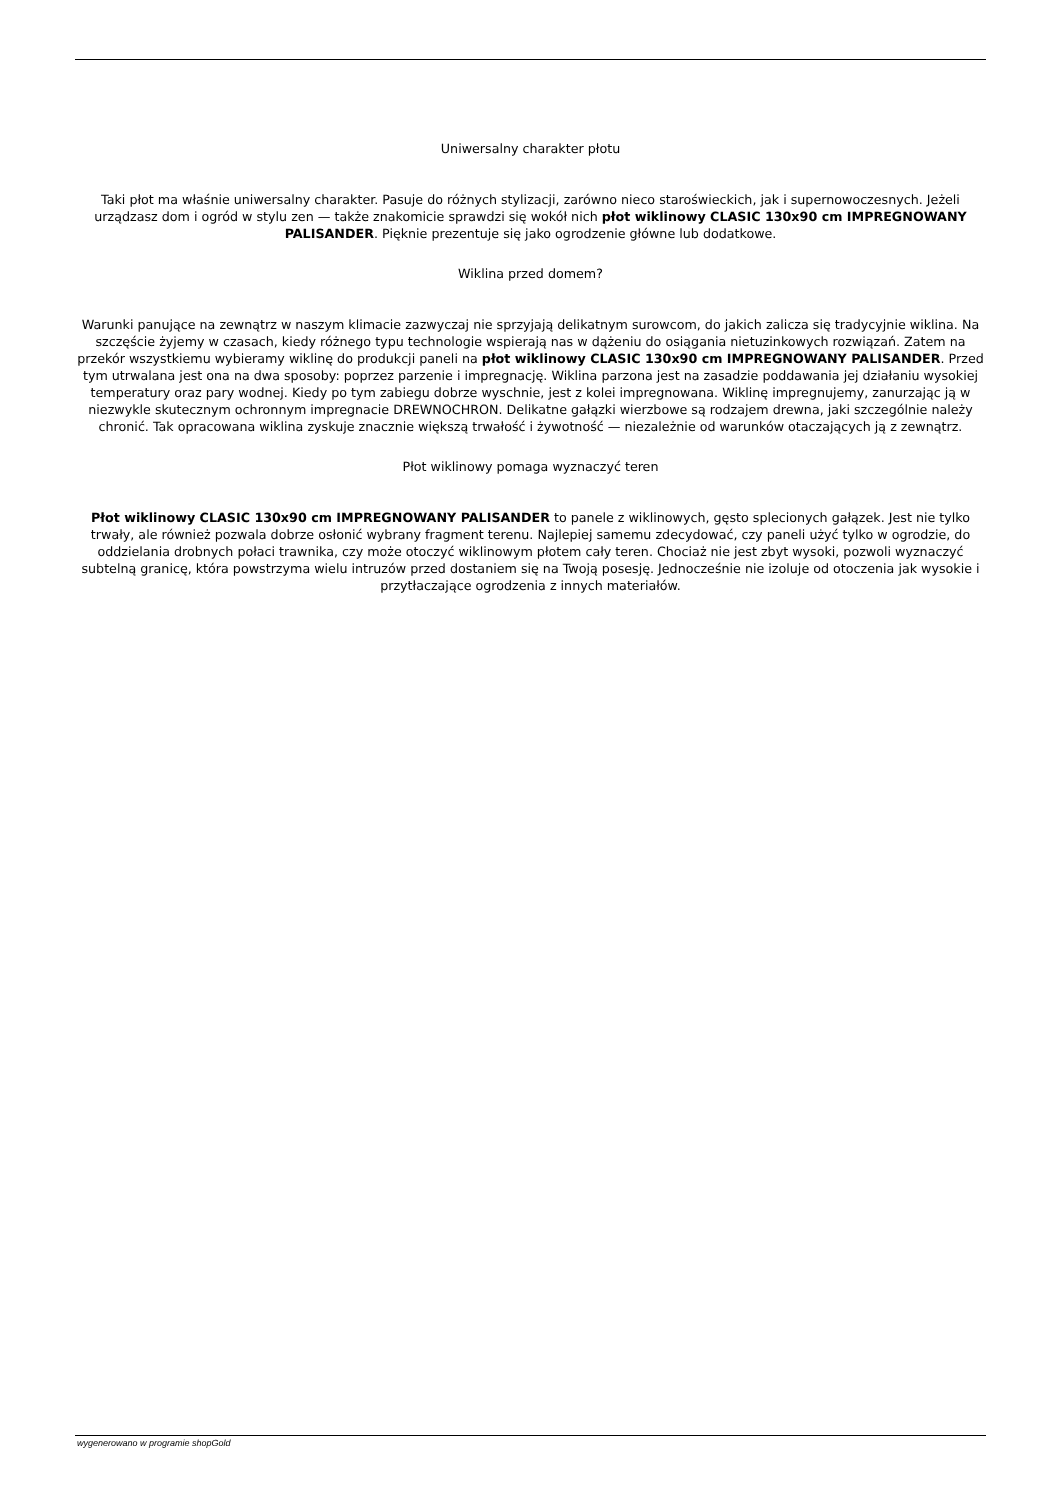Uniwersalny charakter płotu
Taki płot ma właśnie uniwersalny charakter. Pasuje do różnych stylizacji, zarówno nieco staroświeckich, jak i supernowoczesnych. Jeżeli urządzasz dom i ogród w stylu zen — także znakomicie sprawdzi się wokół nich płot wiklinowy CLASIC 130x90 cm IMPREGNOWANY PALISANDER. Pięknie prezentuje się jako ogrodzenie główne lub dodatkowe.
Wiklina przed domem?
Warunki panujące na zewnątrz w naszym klimacie zazwyczaj nie sprzyjają delikatnym surowcom, do jakich zalicza się tradycyjnie wiklina. Na szczęście żyjemy w czasach, kiedy różnego typu technologie wspierają nas w dążeniu do osiągania nietuzinkowych rozwiązań. Zatem na przekór wszystkiemu wybieramy wiklinę do produkcji paneli na płot wiklinowy CLASIC 130x90 cm IMPREGNOWANY PALISANDER. Przed tym utrwalana jest ona na dwa sposoby: poprzez parzenie i impregnację. Wiklina parzona jest na zasadzie poddawania jej działaniu wysokiej temperatury oraz pary wodnej. Kiedy po tym zabiegu dobrze wyschnie, jest z kolei impregnowana. Wiklinę impregnujemy, zanurzając ją w niezwykle skutecznym ochronnym impregnacie DREWNOCHRON. Delikatne gałązki wierzbowe są rodzajem drewna, jaki szczególnie należy chronić. Tak opracowana wiklina zyskuje znacznie większą trwałość i żywotność — niezależnie od warunków otaczających ją z zewnątrz.
Płot wiklinowy pomaga wyznaczyć teren
Płot wiklinowy CLASIC 130x90 cm IMPREGNOWANY PALISANDER to panele z wiklinowych, gęsto splecionych gałązek. Jest nie tylko trwały, ale również pozwala dobrze osłonić wybrany fragment terenu. Najlepiej samemu zdecydować, czy paneli użyć tylko w ogrodzie, do oddzielania drobnych połaci trawnika, czy może otoczyć wiklinowym płotem cały teren. Chociaż nie jest zbyt wysoki, pozwoli wyznaczyć subtelną granicę, która powstrzyma wielu intruzów przed dostaniem się na Twoją posesję. Jednocześnie nie izoluje od otoczenia jak wysokie i przytłaczające ogrodzenia z innych materiałów.
wygenerowano w programie shopGold